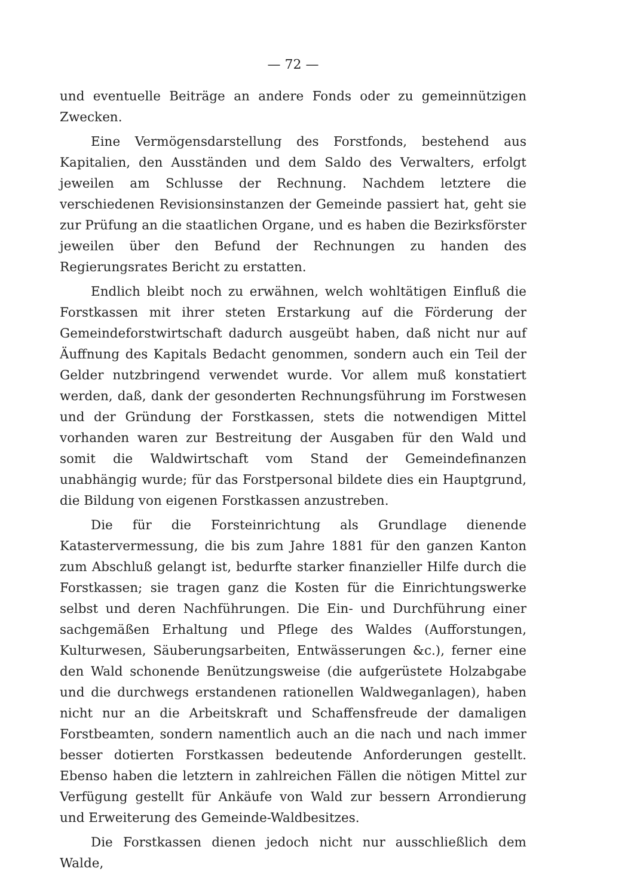— 72 —
und eventuelle Beiträge an andere Fonds oder zu gemeinnützigen Zwecken.
Eine Vermögensdarstellung des Forstfonds, bestehend aus Kapitalien, den Ausständen und dem Saldo des Verwalters, erfolgt jeweilen am Schlusse der Rechnung. Nachdem letztere die verschiedenen Revisionsinstanzen der Gemeinde passiert hat, geht sie zur Prüfung an die staatlichen Organe, und es haben die Bezirksförster jeweilen über den Befund der Rechnungen zu handen des Regierungsrates Bericht zu erstatten.
Endlich bleibt noch zu erwähnen, welch wohltätigen Einfluß die Forstkassen mit ihrer steten Erstarkung auf die Förderung der Gemeindeforstwirtschaft dadurch ausgeübt haben, daß nicht nur auf Äuffnung des Kapitals Bedacht genommen, sondern auch ein Teil der Gelder nutzbringend verwendet wurde. Vor allem muß konstatiert werden, daß, dank der gesonderten Rechnungsführung im Forstwesen und der Gründung der Forstkassen, stets die notwendigen Mittel vorhanden waren zur Bestreitung der Ausgaben für den Wald und somit die Waldwirtschaft vom Stand der Gemeindefinanzen unabhängig wurde; für das Forstpersonal bildete dies ein Hauptgrund, die Bildung von eigenen Forstkassen anzustreben.
Die für die Forsteinrichtung als Grundlage dienende Katastervermessung, die bis zum Jahre 1881 für den ganzen Kanton zum Abschluß gelangt ist, bedurfte starker finanzieller Hilfe durch die Forstkassen; sie tragen ganz die Kosten für die Einrichtungswerke selbst und deren Nachführungen. Die Ein- und Durchführung einer sachgemäßen Erhaltung und Pflege des Waldes (Aufforstungen, Kulturwesen, Säuberungsarbeiten, Entwässerungen &c.), ferner eine den Wald schonende Benützungsweise (die aufgerüstete Holzabgabe und die durchwegs erstandenen rationellen Waldweganlagen), haben nicht nur an die Arbeitskraft und Schaffensfreude der damaligen Forstbeamten, sondern namentlich auch an die nach und nach immer besser dotierten Forstkassen bedeutende Anforderungen gestellt. Ebenso haben die letztern in zahlreichen Fällen die nötigen Mittel zur Verfügung gestellt für Ankäufe von Wald zur bessern Arrondierung und Erweiterung des Gemeinde-Waldbesitzes.
Die Forstkassen dienen jedoch nicht nur ausschließlich dem Walde,